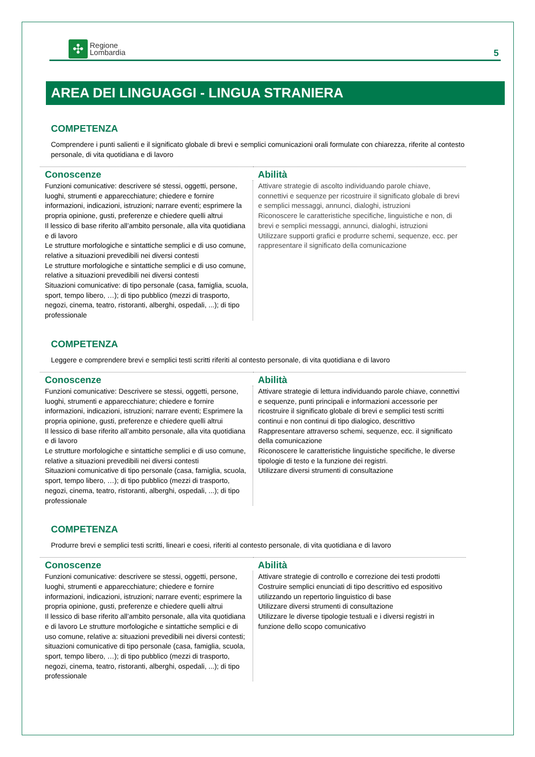✣
Regione
Lombardia
5
AREA DEI LINGUAGGI - LINGUA STRANIERA
COMPETENZA
Comprendere i punti salienti e il significato globale di brevi e semplici comunicazioni orali formulate con chiarezza, riferite al contesto personale, di vita quotidiana e di lavoro
| Conoscenze | Abilità |
| --- | --- |
| Funzioni comunicative: descrivere sé stessi, oggetti, persone, luoghi, strumenti e apparecchiature; chiedere e fornire informazioni, indicazioni, istruzioni; narrare eventi; esprimere la propria opinione, gusti, preferenze e chiedere quelli altrui Il lessico di base riferito all’ambito personale, alla vita quotidiana e di lavoro Le strutture morfologiche e sintattiche semplici e di uso comune, relative a situazioni prevedibili nei diversi contesti Le strutture morfologiche e sintattiche semplici e di uso comune, relative a situazioni prevedibili nei diversi contesti Situazioni comunicative: di tipo personale (casa, famiglia, scuola, sport, tempo libero, …); di tipo pubblico (mezzi di trasporto, negozi, cinema, teatro, ristoranti, alberghi, ospedali, ...); di tipo professionale | Attivare strategie di ascolto individuando parole chiave, connettivi e sequenze per ricostruire il significato globale di brevi e semplici messaggi, annunci, dialoghi, istruzioni Riconoscere le caratteristiche specifiche, linguistiche e non, di brevi e semplici messaggi, annunci, dialoghi, istruzioni Utilizzare supporti grafici e produrre schemi, sequenze, ecc. per rappresentare il significato della comunicazione |
COMPETENZA
Leggere e comprendere brevi e semplici testi scritti riferiti al contesto personale, di vita quotidiana e di lavoro
| Conoscenze | Abilità |
| --- | --- |
| Funzioni comunicative: Descrivere se stessi, oggetti, persone, luoghi, strumenti e apparecchiature; chiedere e fornire informazioni, indicazioni, istruzioni; narrare eventi; Esprimere la propria opinione, gusti, preferenze e chiedere quelli altrui Il lessico di base riferito all’ambito personale, alla vita quotidiana e di lavoro Le strutture morfologiche e sintattiche semplici e di uso comune, relative a situazioni prevedibili nei diversi contesti Situazioni comunicative di tipo personale (casa, famiglia, scuola, sport, tempo libero, …); di tipo pubblico (mezzi di trasporto, negozi, cinema, teatro, ristoranti, alberghi, ospedali, ...); di tipo professionale | Attivare strategie di lettura individuando parole chiave, connettivi e sequenze, punti principali e informazioni accessorie per ricostruire il significato globale di brevi e semplici testi scritti continui e non continui di tipo dialogico, descrittivo Rappresentare attraverso schemi, sequenze, ecc. il significato della comunicazione Riconoscere le caratteristiche linguistiche specifiche, le diverse tipologie di testo e la funzione dei registri. Utilizzare diversi strumenti di consultazione |
COMPETENZA
Produrre brevi e semplici testi scritti, lineari e coesi, riferiti al contesto personale, di vita quotidiana e di lavoro
| Conoscenze | Abilità |
| --- | --- |
| Funzioni comunicative: descrivere se stessi, oggetti, persone, luoghi, strumenti e apparecchiature; chiedere e fornire informazioni, indicazioni, istruzioni; narrare eventi; esprimere la propria opinione, gusti, preferenze e chiedere quelli altrui Il lessico di base riferito all’ambito personale, alla vita quotidiana e di lavoro Le strutture morfologiche e sintattiche semplici e di uso comune, relative a: situazioni prevedibili nei diversi contesti; situazioni comunicative di tipo personale (casa, famiglia, scuola, sport, tempo libero, …); di tipo pubblico (mezzi di trasporto, negozi, cinema, teatro, ristoranti, alberghi, ospedali, ...); di tipo professionale | Attivare strategie di controllo e correzione dei testi prodotti Costruire semplici enunciati di tipo descrittivo ed espositivo utilizzando un repertorio linguistico di base Utilizzare diversi strumenti di consultazione Utilizzare le diverse tipologie testuali e i diversi registri in funzione dello scopo comunicativo |